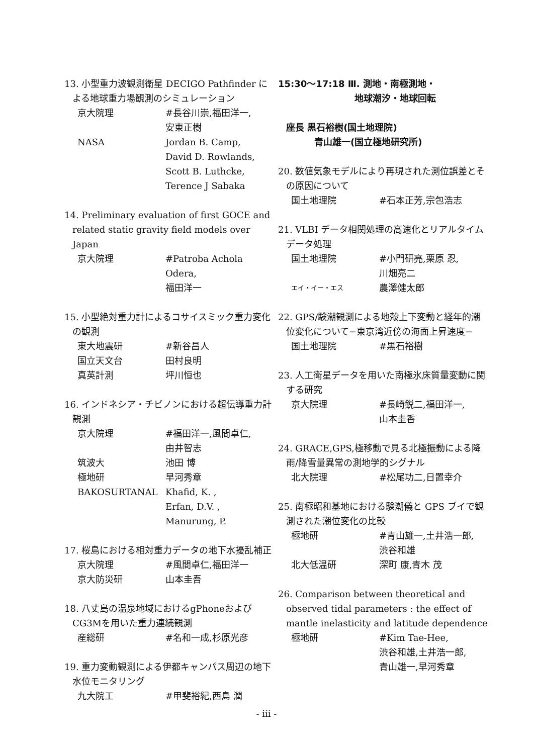13. 小型重力波観測衛星 DECIGO Pathfinder による地球重力場観測のシミュレーション
京大院理 #長谷川崇,福田洋一,
安東正樹
NASA Jordan B. Camp,
David D. Rowlands,
Scott B. Luthcke,
Terence J Sabaka
14. Preliminary evaluation of first GOCE and related static gravity field models over Japan
京大院理 #Patroba Achola Odera,
福田洋一
15. 小型絶対重力計によるコサイスミック重力変化の観測
東大地震研 #新谷昌人
国立天文台 田村良明
真英計測 坪川恒也
16. インドネシア・チビノンにおける超伝導重力計観測
京大院理 #福田洋一,風間卓仁,
由井智志
筑波大 池田 博
極地研 早河秀章
BAKOSURTANAL Khafid, K. ,
Erfan, D.V. ,
Manurung, P.
17. 桜島における相対重力データの地下水擾乱補正
京大院理 #風間卓仁,福田洋一
京大防災研 山本圭吾
18. 八丈島の温泉地域におけるgPhoneおよびCG3Mを用いた重力連続観測
産総研 #名和一成,杉原光彦
19. 重力変動観測による伊都キャンパス周辺の地下水位モニタリング
九大院工 #甲斐裕紀,西島 潤
15:30〜17:18 Ⅲ. 測地・南極測地・
地球潮汐・地球回転
座長 黒石裕樹(国土地理院)
青山雄一(国立極地研究所)
20. 数値気象モデルにより再現された測位誤差とその原因について
国土地理院 #石本正芳,宗包浩志
21. VLBI データ相関処理の高速化とリアルタイムデータ処理
国土地理院 #小門研亮,栗原 忍,
川畑亮二
エイ・イー・エス 農澤健太郎
22. GPS/験潮観測による地殻上下変動と経年的潮位変化について−東京湾近傍の海面上昇速度−
国土地理院 #黒石裕樹
23. 人工衛星データを用いた南極氷床質量変動に関する研究
京大院理 #長崎鋭二,福田洋一,
山本圭香
24. GRACE,GPS,極移動で見る北極振動による降雨/降雪量異常の測地学的シグナル
北大院理 #松尾功二,日置幸介
25. 南極昭和基地における験潮儀と GPS ブイで観測された潮位変化の比較
極地研 #青山雄一,土井浩一郎,
渋谷和雄
北大低温研 深町 康,青木 茂
26. Comparison between theoretical and observed tidal parameters : the effect of mantle inelasticity and latitude dependence
極地研 #Kim Tae-Hee,
渋谷和雄,土井浩一郎,
青山雄一,早河秀章
- iii -